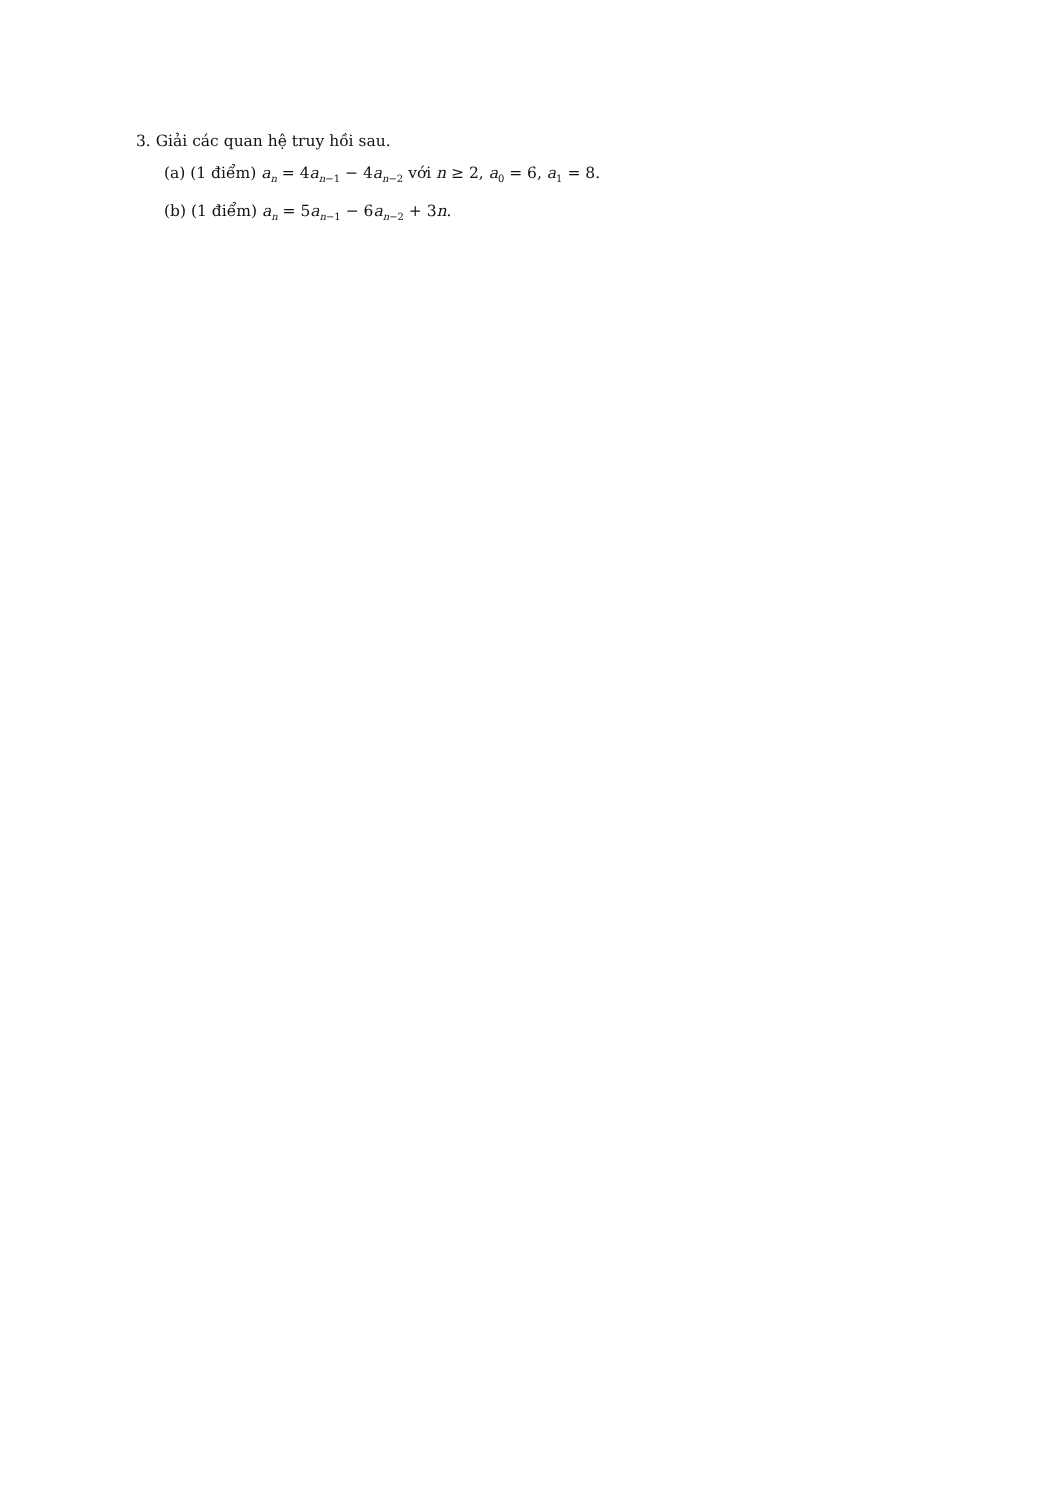3. Giải các quan hệ truy hồi sau.
(a) (1 điểm) a<sub>n</sub> = 4a<sub>n−1</sub> − 4a<sub>n−2</sub> với n ≥ 2, a<sub>0</sub> = 6, a<sub>1</sub> = 8.
(b) (1 điểm) a<sub>n</sub> = 5a<sub>n−1</sub> − 6a<sub>n−2</sub> + 3n.